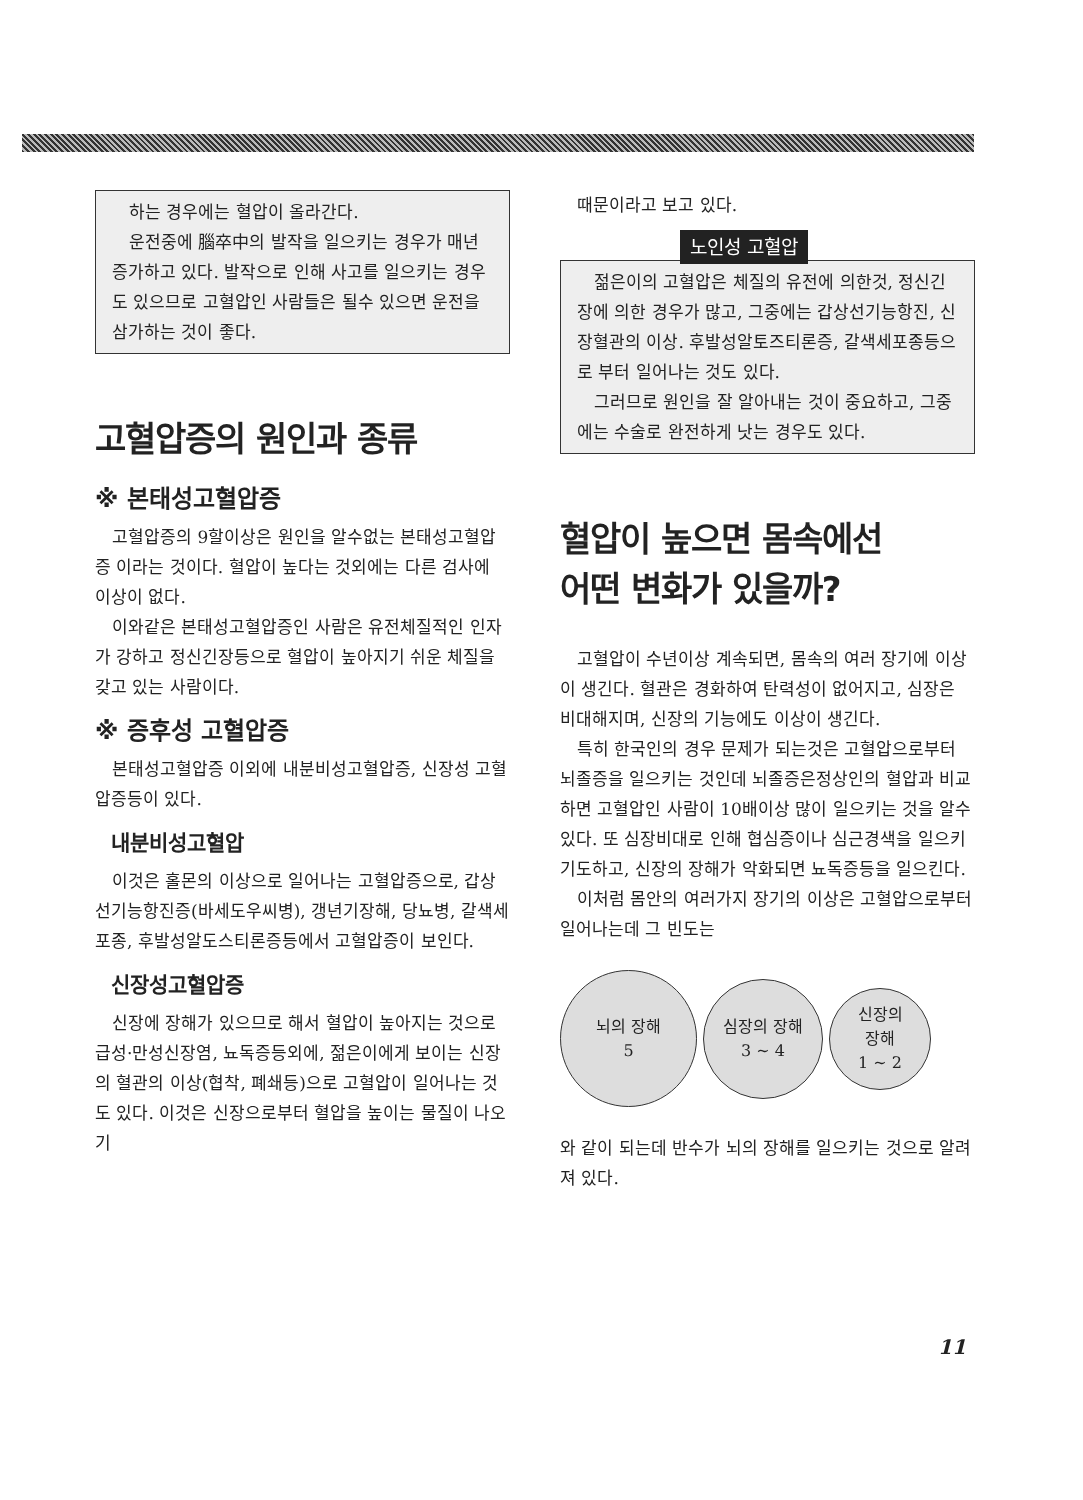하는 경우에는 혈압이 올라간다.
운전중에 腦卒中의 발작을 일으키는 경우가 매년 증가하고 있다. 발작으로 인해 사고를 일으키는 경우도 있으므로 고혈압인 사람들은 될수 있으면 운전을 삼가하는 것이 좋다.
고혈압증의 원인과 종류
※ 본태성고혈압증
고혈압증의 9할이상은 원인을 알수없는 본태성고혈압증 이라는 것이다. 혈압이 높다는 것외에는 다른 검사에 이상이 없다.
이와같은 본태성고혈압증인 사람은 유전체질적인 인자가 강하고 정신긴장등으로 혈압이 높아지기 쉬운 체질을 갖고 있는 사람이다.
※ 증후성 고혈압증
본태성고혈압증 이외에 내분비성고혈압증, 신장성 고혈압증등이 있다.
내분비성고혈압
이것은 홀몬의 이상으로 일어나는 고혈압증으로, 갑상선기능항진증(바세도우씨병), 갱년기장해, 당뇨병, 갈색세포종, 후발성알도스티론증등에서 고혈압증이 보인다.
신장성고혈압증
신장에 장해가 있으므로 해서 혈압이 높아지는 것으로 급성·만성신장염, 뇨독증등외에, 젊은이에게 보이는 신장의 혈관의 이상(협착, 폐쇄등)으로 고혈압이 일어나는 것도 있다. 이것은 신장으로부터 혈압을 높이는 물질이 나오기
때문이라고 보고 있다.
노인성 고혈압
젊은이의 고혈압은 체질의 유전에 의한것, 정신긴장에 의한 경우가 많고, 그중에는 갑상선기능항진, 신장혈관의 이상. 후발성알토즈티론증, 갈색세포종등으로 부터 일어나는 것도 있다.
그러므로 원인을 잘 알아내는 것이 중요하고, 그중에는 수술로 완전하게 낫는 경우도 있다.
혈압이 높으면 몸속에선
어떤 변화가 있을까?
고혈압이 수년이상 계속되면, 몸속의 여러 장기에 이상이 생긴다. 혈관은 경화하여 탄력성이 없어지고, 심장은 비대해지며, 신장의 기능에도 이상이 생긴다.
특히 한국인의 경우 문제가 되는것은 고혈압으로부터 뇌졸증을 일으키는 것인데 뇌졸증은정상인의 혈압과 비교하면 고혈압인 사람이 10배이상 많이 일으키는 것을 알수 있다. 또 심장비대로 인해 협심증이나 심근경색을 일으키기도하고, 신장의 장해가 악화되면 뇨독증등을 일으킨다.
이처럼 몸안의 여러가지 장기의 이상은 고혈압으로부터 일어나는데 그 빈도는
뇌의 장해
5
심장의 장해
3 ~ 4
신장의
장해
1 ~ 2
와 같이 되는데 반수가 뇌의 장해를 일으키는 것으로 알려져 있다.
11